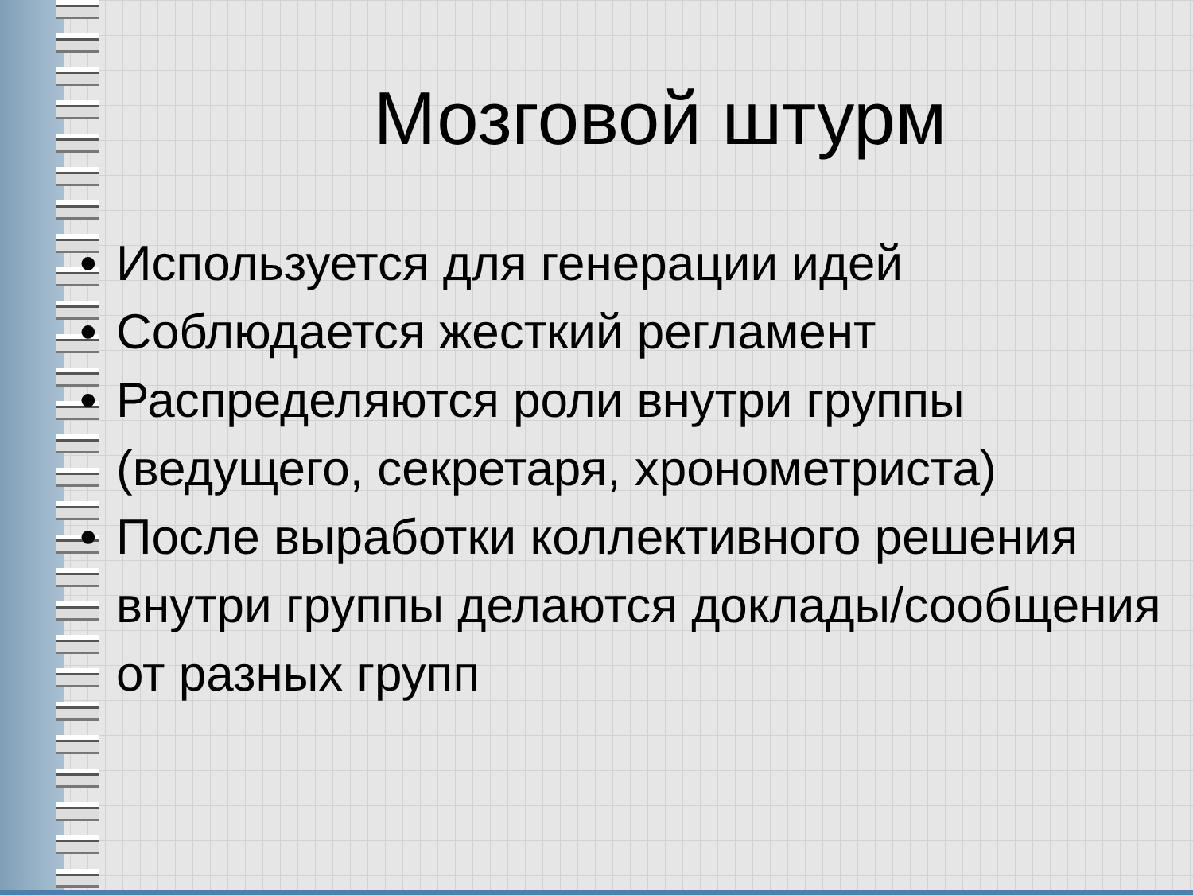Мозговой штурм
• Используется для генерации идей
• Соблюдается жесткий регламент
• Распределяются роли внутри группы (ведущего, секретаря, хронометриста)
• После выработки коллективного решения внутри группы делаются доклады/сообщения от разных групп